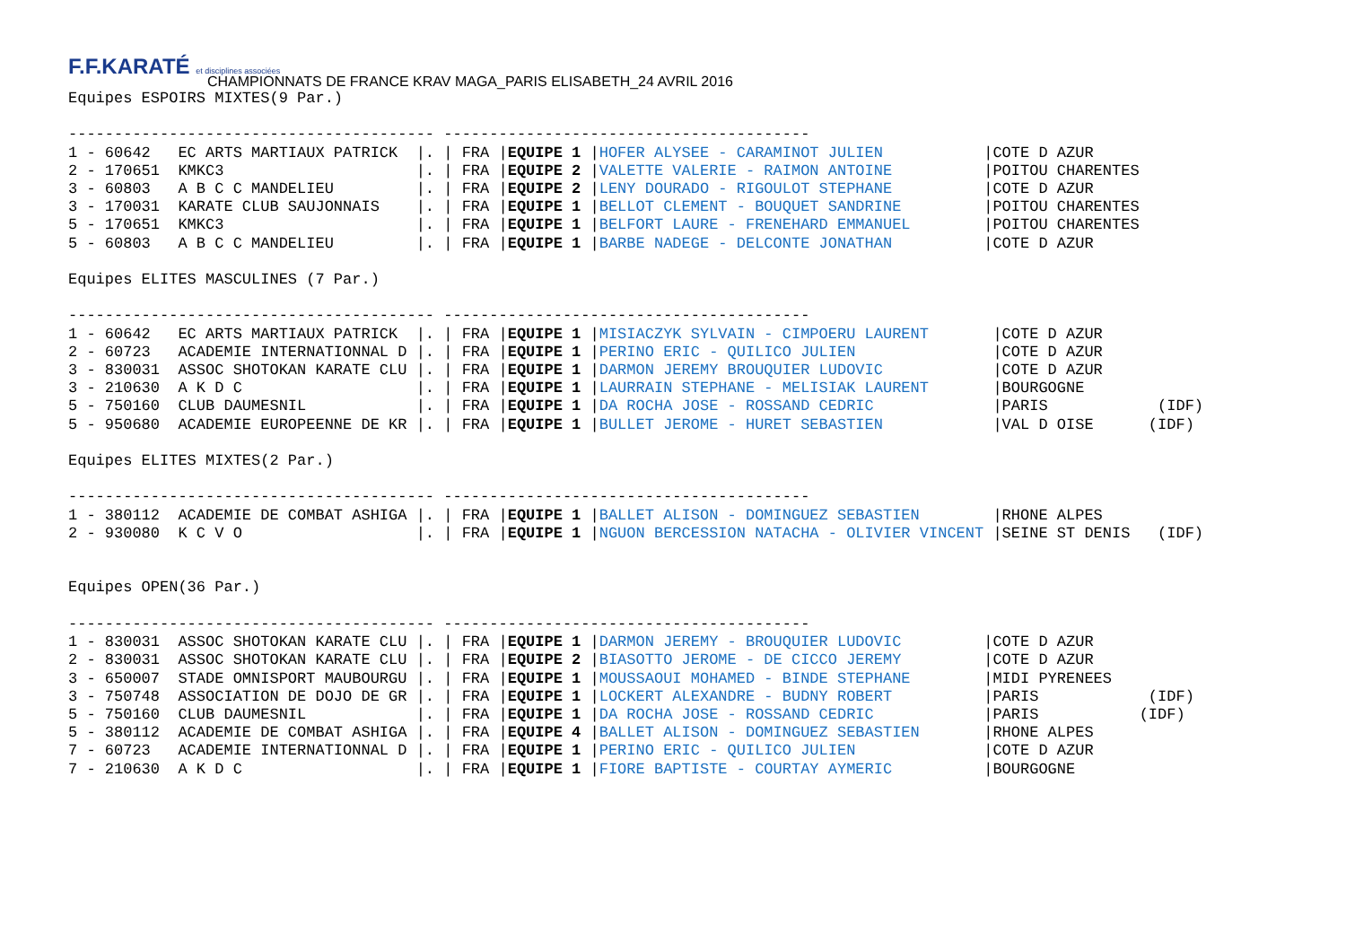F.F.KARATÉ et disciplines associées
CHAMPIONNATS DE FRANCE KRAV MAGA_PARIS ELISABETH_24 AVRIL 2016
Equipes ESPOIRS MIXTES(9 Par.)

---------------------------------------- ----------------------------------------
1 - 60642   EC ARTS MARTIAUX PATRICK  |. | FRA |EQUIPE 1 |HOFER ALYSEE - CARAMINOT JULIEN           |COTE D AZUR
2 - 170651  KMKC3                     |. | FRA |EQUIPE 2 |VALETTE VALERIE - RAIMON ANTOINE          |POITOU CHARENTES
3 - 60803   A B C C MANDELIEU         |. | FRA |EQUIPE 2 |LENY DOURADO - RIGOULOT STEPHANE          |COTE D AZUR
3 - 170031  KARATE CLUB SAUJONNAIS    |. | FRA |EQUIPE 1 |BELLOT CLEMENT - BOUQUET SANDRINE         |POITOU CHARENTES
5 - 170651  KMKC3                     |. | FRA |EQUIPE 1 |BELFORT LAURE - FRENEHARD EMMANUEL        |POITOU CHARENTES
5 - 60803   A B C C MANDELIEU         |. | FRA |EQUIPE 1 |BARBE NADEGE - DELCONTE JONATHAN          |COTE D AZUR

Equipes ELITES MASCULINES (7 Par.)

---------------------------------------- ----------------------------------------
1 - 60642   EC ARTS MARTIAUX PATRICK  |. | FRA |EQUIPE 1 |MISIACZYK SYLVAIN - CIMPOERU LAURENT       |COTE D AZUR
2 - 60723   ACADEMIE INTERNATIONNAL D |. | FRA |EQUIPE 1 |PERINO ERIC - QUILICO JULIEN               |COTE D AZUR
3 - 830031  ASSOC SHOTOKAN KARATE CLU |. | FRA |EQUIPE 1 |DARMON JEREMY BROUQUIER LUDOVIC            |COTE D AZUR
3 - 210630  A K D C                   |. | FRA |EQUIPE 1 |LAURRAIN STEPHANE - MELISIAK LAURENT       |BOURGOGNE
5 - 750160  CLUB DAUMESNIL            |. | FRA |EQUIPE 1 |DA ROCHA JOSE - ROSSAND CEDRIC             |PARIS            (IDF)
5 - 950680  ACADEMIE EUROPEENNE DE KR |. | FRA |EQUIPE 1 |BULLET JEROME - HURET SEBASTIEN            |VAL D OISE      (IDF)

Equipes ELITES MIXTES(2 Par.)

---------------------------------------- ----------------------------------------
1 - 380112  ACADEMIE DE COMBAT ASHIGA |. | FRA |EQUIPE 1 |BALLET ALISON - DOMINGUEZ SEBASTIEN        |RHONE ALPES
2 - 930080  K C V O                   |. | FRA |EQUIPE 1 |NGUON BERCESSION NATACHA - OLIVIER VINCENT |SEINE ST DENIS   (IDF)


Equipes OPEN(36 Par.)

---------------------------------------- ----------------------------------------
1 - 830031  ASSOC SHOTOKAN KARATE CLU |. | FRA |EQUIPE 1 |DARMON JEREMY - BROUQUIER LUDOVIC         |COTE D AZUR
2 - 830031  ASSOC SHOTOKAN KARATE CLU |. | FRA |EQUIPE 2 |BIASOTTO JEROME - DE CICCO JEREMY         |COTE D AZUR
3 - 650007  STADE OMNISPORT MAUBOURGU |. | FRA |EQUIPE 1 |MOUSSAOUI MOHAMED - BINDE STEPHANE        |MIDI PYRENEES
3 - 750748  ASSOCIATION DE DOJO DE GR |. | FRA |EQUIPE 1 |LOCKERT ALEXANDRE - BUDNY ROBERT          |PARIS            (IDF)
5 - 750160  CLUB DAUMESNIL            |. | FRA |EQUIPE 1 |DA ROCHA JOSE - ROSSAND CEDRIC            |PARIS           (IDF)
5 - 380112  ACADEMIE DE COMBAT ASHIGA |. | FRA |EQUIPE 4 |BALLET ALISON - DOMINGUEZ SEBASTIEN       |RHONE ALPES
7 - 60723   ACADEMIE INTERNATIONNAL D |. | FRA |EQUIPE 1 |PERINO ERIC - QUILICO JULIEN              |COTE D AZUR
7 - 210630  A K D C                   |. | FRA |EQUIPE 1 |FIORE BAPTISTE - COURTAY AYMERIC          |BOURGOGNE